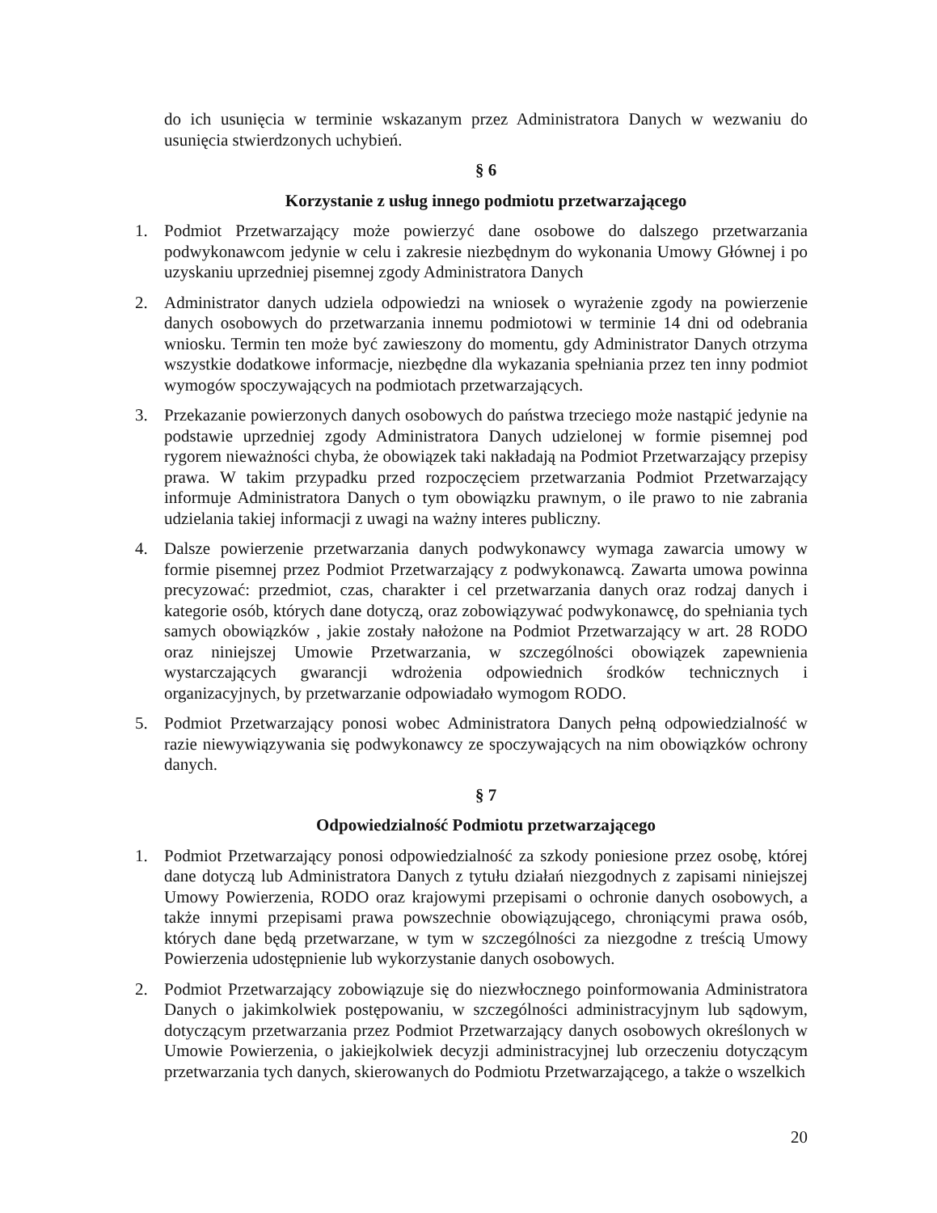do ich usunięcia w terminie wskazanym przez Administratora Danych w wezwaniu do usunięcia stwierdzonych uchybień.
§ 6
Korzystanie z usług innego podmiotu przetwarzającego
1. Podmiot Przetwarzający może powierzyć dane osobowe do dalszego przetwarzania podwykonawcom jedynie w celu i zakresie niezbędnym do wykonania Umowy Głównej i po uzyskaniu uprzedniej pisemnej zgody Administratora Danych
2. Administrator danych udziela odpowiedzi na wniosek o wyrażenie zgody na powierzenie danych osobowych do przetwarzania innemu podmiotowi w terminie 14 dni od odebrania wniosku. Termin ten może być zawieszony do momentu, gdy Administrator Danych otrzyma wszystkie dodatkowe informacje, niezbędne dla wykazania spełniania przez ten inny podmiot wymogów spoczywających na podmiotach przetwarzających.
3. Przekazanie powierzonych danych osobowych do państwa trzeciego może nastąpić jedynie na podstawie uprzedniej zgody Administratora Danych udzielonej w formie pisemnej pod rygorem nieważności chyba, że obowiązek taki nakładają na Podmiot Przetwarzający przepisy prawa. W takim przypadku przed rozpoczęciem przetwarzania Podmiot Przetwarzający informuje Administratora Danych o tym obowiązku prawnym, o ile prawo to nie zabrania udzielania takiej informacji z uwagi na ważny interes publiczny.
4. Dalsze powierzenie przetwarzania danych podwykonawcy wymaga zawarcia umowy w formie pisemnej przez Podmiot Przetwarzający z podwykonawcą. Zawarta umowa powinna precyzować: przedmiot, czas, charakter i cel przetwarzania danych oraz rodzaj danych i kategorie osób, których dane dotyczą, oraz zobowiązywać podwykonawcę, do spełniania tych samych obowiązków , jakie zostały nałożone na Podmiot Przetwarzający w art. 28 RODO oraz niniejszej Umowie Przetwarzania, w szczególności obowiązek zapewnienia wystarczających gwarancji wdrożenia odpowiednich środków technicznych i organizacyjnych, by przetwarzanie odpowiadało wymogom RODO.
5. Podmiot Przetwarzający ponosi wobec Administratora Danych pełną odpowiedzialność w razie niewywiązywania się podwykonawcy ze spoczywających na nim obowiązków ochrony danych.
§ 7
Odpowiedzialność Podmiotu przetwarzającego
1. Podmiot Przetwarzający ponosi odpowiedzialność za szkody poniesione przez osobę, której dane dotyczą lub Administratora Danych z tytułu działań niezgodnych z zapisami niniejszej Umowy Powierzenia, RODO oraz krajowymi przepisami o ochronie danych osobowych, a także innymi przepisami prawa powszechnie obowiązującego, chroniącymi prawa osób, których dane będą przetwarzane, w tym w szczególności za niezgodne z treścią Umowy Powierzenia udostępnienie lub wykorzystanie danych osobowych.
2. Podmiot Przetwarzający zobowiązuje się do niezwłocznego poinformowania Administratora Danych o jakimkolwiek postępowaniu, w szczególności administracyjnym lub sądowym, dotyczącym przetwarzania przez Podmiot Przetwarzający danych osobowych określonych w Umowie Powierzenia, o jakiejkolwiek decyzji administracyjnej lub orzeczeniu dotyczącym przetwarzania tych danych, skierowanych do Podmiotu Przetwarzającego, a także o wszelkich
20